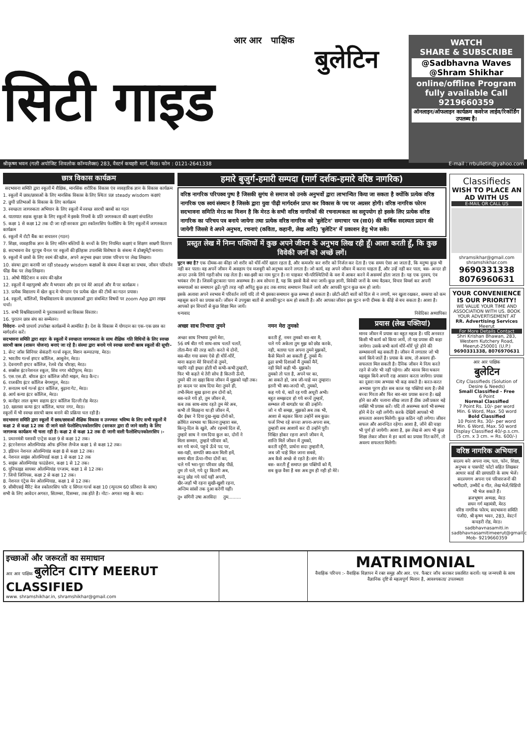आर आर पाक्षिक
बुलेटिन
सिटी गाइड
WATCH
SHARE & SUBSCRIBE
@Sadbhavna Waves
@Shram Shikhar
online/offline Program fully available Call
9219660359
ऑनलाइन/ऑफलाइन कार्यक्रम कवरेज लाईव/रिकॉर्डिंग उपलब्ध है।
श्रीकृष्ण भवन (गली अपोजिट शिवलोक कॉम्पलैक्स) 283, वैस्टर्न कचहरी मार्ग, मेरठ। फोन : 0121-2641338 E-mail : rrbulletin@yahoo.com
छात्र विकास कार्यक्रम
सदभावना समिति द्वारा स्कूलों में शैक्षिक, मानसिक शरीरिक विकास एंव व्यवहारिक ज्ञान के विकास कार्यक्रम
1. स्कूलों में छात्र/छात्राओं के लिए मानसिक विकास के लिए स्थितः प्रज्ञ steady wisdom कक्षाएं
2. छुपी प्रतिभाओं के विकास के लिए कार्यक्रम
3. स्वच्छता जागरुकता अभियान के लिए स्कूलों में स्वच्छ सारथी क्लबों का गठन
4. यातायात सडक सुरक्षा के लिए स्कूलों मे इसके नियमों के प्रति जागरुकता की कक्षाएं संचालित
5. कक्षा 1 से कक्षा 12 तक दी जा रही सरकार द्वारा स्कॉलरसिप फेलोसिप के लिए स्कूलों में जागरुकता कार्यक्रम
6. स्कूलों में रोटी बैंक का सचालन (गठन)
7. शिक्षा, व्यवहारिक ज्ञान के लिए मलिन बस्तियों के बच्चों के लिए नियमित कक्षाएं व शिक्षण साम्रगी वितरण
8. सदभावना वेव यूटयूब चैनल पर स्कूलों की इतिहास उपलब्धि विशेषता के संबन्ध में डोक्यूमेंट्री बनाना।
9. स्कूलों में छात्रों के लिए स्वमं की खोज, अपने अनुभव इच्छा प्रयास परिचय पर लेख लिखना।
10. संस्था द्वारा करायी जा रही steady wisdom कक्षाओं के संबन्ध में कक्षा का प्रभाव, जीवन परिवर्तन फीड बैक पर लेख लिखना।
11. ओषो मैडिटेशन व स्वंय की खोज
12. स्कूलों में महापुरुषो और मै भगवान और हम एवं मेरे आदर्श और मै पर कार्यक्रम ।
13. प्रत्येक विद्यालय में खेल कूद मे योगदान एंव प्रत्येक खेल की टीमों का गठन प्रयास।
14. स्कूलों, कॉलिजों, विश्वविद्यालय के छात्र/छात्राओं द्वारा संबन्धित विषयों पर zoom App द्वारा लाइव चर्चा।
15. सभी विश्वविद्यालायों मे पुस्ताकालयों का विकास विस्तार।
16. पुरातन छात्र संघ का सम्मेलन।
निवेदनः- सभी प्राचार्य उपरोक्त कार्यक्रमों मे आमंत्रित है। देश के विकास में योगदान का एक-एक छात्र का मार्गदर्शन करें।
सदभावना समिति द्वारा शहर के स्कूलों में स्वच्छता जागरुकता के साथ शैक्षिक गति विधियों के लिए स्वच्छ सारथी क्लब (शासन योजना) बनाएं जा रहे है। संस्था द्वारा बनाये गये स्वच्छ सारथी क्लब स्कूलों की सूचीः-
1. सेन्ट जॉस सिनियर सेकंडरी गर्ल्स स्कूल, मिशन कम्पाउण्ड, मेरठ।
2. भारतीय गर्ल्स इण्टर कॉलिज, आबूलेन, मेरठ।
3. देवनागरी इण्टर कॉलिज, रेलवे रोड चौराहा, मेरठ।
4. सक्सेस इंटरनेशनल स्कूल, शिव नगर मोदीपुरम, मेरठ।
5. एस.एस.डी. बॉयज इंटर कॉलिज जीरो माइल, मेरठ कैन्ट।
6. राजकीय इंटर कॉलिज बेगमपुल, मेरठ।
7. सनातम धर्म गर्ल्स इंटर कॉलिज, बुढ़ाना गेट, मेरठ।
8. आर्य कन्या इंटर कॉलिज, मेरठ।
9. कनोहर लाल कृष्ण सहाय इंटर कॉलिज दिल्ली रोड मेरठ।
10. खालसा कन्या इंटर कॉलिज, थापर नगर, मेरठ।
स्कूलों में भी स्वच्छ सारथी क्लब बनाने की प्रक्रिया चल रही है।
सदभावना समिति द्वारा स्कूलों में छात्र/छात्राओं शैक्षिक विकास व उज्ज्वल भविष्य के लिए सभी स्कूलों में कक्षा 2 से कक्षा 12 तक दी जाने वाले फेलोशिप/स्कोलरसिप (सरकार द्वारा दी जाने वाली) के लिए जागरूक कार्यक्रम भी चला रही है। कक्षा 2 से कक्षा 12 तक दी जानी वाली फैलोशिप/स्कोलरसिप :-
1. प्रधानमंत्री यशस्वी एन्ट्रेस कक्षा 9 से कक्षा 12 तक।
2. इंटरनेशनल ओलम्पियांड ऑफ इग्लिश लैग्वेज कक्षा 1 से कक्षा 12 तक।
3. इडियन नेशनल ओलम्पियांड कक्षा 8 से कक्षा 12 तक।
4. नेशनल साइंस ओलम्पियार्ड कक्षा 1 से कक्षा 12 तक
5. साइंस ओलम्पियांड फाउंडेशन, कक्षा 1 से 12 तक।
6. यूनिफाइड सायबर ओलम्पियांड एग्जाम, कक्षा 1 से 12 तक।
7. जियो जिनियस, कक्षा 2 से कक्षा 12 तक।
8. नेशनल एंट्रेस मेन ओलम्पियाड, कक्षा 1 से 12 तक।
9. सीबीएसई मैरिट बेज स्कोलरसिप फॉर द सिंगल गर्ल्स कक्षा 10 (न्यूनतम 60 प्रतिशत के साथ)
सभी के लिए आवेदन अगस्त, सितम्बर, दिसम्बर, तक होते है। नोटः- अगस्त माह के बाद।
हमारे बुजुर्ग-हमारी सम्पदा (मार्ग दर्शक-हमारे वरिष्ठ नागरिक)
वरिष्ठ नागरिक परिपक्व पुष्प है जिसकी सुगंध से समाज को उनके अनुभवों द्वारा लाभान्वित किया जा सकता है क्योंकि प्रत्येक वरिष्ठ नागरिक एक स्वयं संस्थान है जिसके द्वारा युवा पीढ़ी मार्गदर्शन प्राप्त कर विकास के पथ पर अग्रसर होगी। वरिष्ठ नागरिक फोरम सदभावना समिति मेरठ का मिशन है कि मेरठ के सभी वरिष्ठ नागरिकों की रचनात्मकता का सदुपयोग हो इसके लिए प्रत्येक वरिष्ठ नागरिक का परिचय पत्र बनाये जायेगा तथा प्रत्येक वरिष्ठ नागरिक को 'बुलेटिन' समाचार पत्र (सा0) की वार्षिक सदस्यता प्रदान की जायेगी जिससे वे अपने अनुभव, रचनाएं (कविता, कहानी, लेख आदि) 'बुलेटिन' में प्रकाशन हेतु भेज सकें।
प्रस्तुत लेख में निम्न पक्तियों में कुछ अपने जीवन के अनुभव लिख रही हूँ। आशा करती हूँ, कि कुछ विवेकी जनों को अच्छें लगें।
घुटन क्या है? एक दीमक-सा कीड़ा जो शरीर को धीरें-धीरें खाता रहता है, और कमजोर कर शरीर को निर्जल कर देता है। एक समय ऐसा आ जाता है, कि मनुष्य कुछ भी नही कर पाता। वह अपनें जीवन में असहाय एंव मजबूरी को अनुभव करने लगता है। जो कार्य, वह अपने जीवन में करना चाहता हैं, और उन्हें नहीं कर पाता, बस- अन्दर ही अन्दर उनके लिये गहरी सोच रख लेता है। बस-इसी का नाम घुटन है। ना चाहकर भी-परिस्थितियों के वश में आकर करने में असमर्थ होता जाता है। यह एक दुस्वय, एंव भयंकर रोग है। जिसमें छुटकारा पाना असम्भव है। अब सोचना है, यह कि इससे कैसे बचा जायें। कुछ ज्ञानी, विवेकी जनों के मध्य बैठकर, विचार विमर्श कर अपनी समस्याओं का समाधान ढूढें। पूरी तरह नही अपितु कुछ हद तक शायद समाधान निकलें जाये और आपकी घुटन कुछ कम हो जाये।
इसके अलावा अपने स्वभाव में परिवर्तन लायें यदि तो भी इसका समाधान कुछ सम्भव हो सकता है। छोटी-छोटी बातों को दिल से न लगायें, मन खुला रखकर, समस्या को कम महसूस करने का प्रयास करें। जीवन में उपयुक्त बातों से आपकी घुटन कम हो सकती है। और आपका जीवन इस घुटन रूपी दीमक के कीड़े से बच सकता है। आशा है। आपको इन विचारों से कुछ शिक्षा मिल जायें।
धन्यवाद निवेदिका अध्यापिका
अच्छा साथ निभाया तुमने
अच्छा साथ निभाया तुमने मेरा,
56 वर्ष बीत गये साथ-साथ चलतें चलतें,
तोता-मैना की तरह बातें। करते थे दोनों,
बस-बीत गया समय ऐसे ही धीरें-धीरें,
माना कहना मेरे विचारों से तुमने,
यद्यपि नही इच्छा होती थी कभी-कभी तुम्हारी,
फिर भी कहते थे तेरी सोच है कितनी ऊँची,
तुमने की ला खड़ा किया जीवन में मुझको यहीं तक।
हर कदम पर साथ दिया मेरा तुमने ही,
तभी-मिला सुख इतना हम दोनों को,
बस-चले गये हो, तुम जीवन से,
कब तक साथ-साथ रहते तुम मेरे अब,
कभी तो बिछड़ना था ही जीवन में,
खैर ईश्वर ने दिया दुख-सुख दोनो को,
क्रोधित स्वभाव था कितना तुम्हारा बस,
किन्तु-दिल के खुले, और रहमथे दिल सें,
तुम्हारे साथ ने नाम दिया कुल का, दोनों ने
मिला सम्मान, तुम्हारे परिवार कों,
बन गये बच्चे, पहुचे ऊँचे पद पर,
बस-यही, सम्पति क्या-कम मिली हमें,
समय बीता ऊँचा-नीचा दोनों का,
चले गयें भरा-पूरा परिवार छोड़ पीछें,
तुम तो चले, गये दूर कितनी अब,
कन्तु छोड गये यादें यहीं अपनी,
खैर-जहाँ भी रहना सुखी-खुशी रहना,
अन्तिम सांसों तक दुआ करेगीं यहीं।
नमन मेरा तुमको
करती हूँ, नमन तुमको बार-बार मै,
चले गये अकेला तुम मुझ को छोड करके,
नही, बताया पता अपना तुमने मुझकों,
कैसे मिलने आ सकती हूँ, तुमसे मैं।
ढूढा सभी दिशाओं मैं तुमकों मैनें,
नही मिलें कही भी- मुझको।
तुमको तो पता है, अपने घर का,
आ सकते हो, जब जी-चाहे मन तुम्हारा।
इतनी भी क्या-जल्दी थी, तुमको,
कह गये थे, बातें रह गयी अधूरी अभी।
बहुत समझदार हो गये बच्चें तुम्हारें,
सम्भाल ली बागडोर घर की उन्होनें।
जो न थी समझ, मुझको अब तक भी,
आशा से बढ़कर किया उन्होनें सब कुछ।
फर्ज निभा रहे सच्चा अपना-अपना सब,
तुम्हारी सब आशायें कर दी उन्होने पूरी।
निश्चित होकर रहना अपने जीवन मे,
शान्ति मिलें जीवन में तुमको,
करती रहूँगी, प्रार्थना सदा तुम्हारी मै,
जब जी चाहे मिल जाना सबसे,
अब कैसे अच्छे से रहते है। संग मेरे।
बस- करती हूँ समाप्त इस पक्तियों को मैं,
सब कुछ वैसा है बस अब तुम ही नही हो मेरे।
प्रयास (लेख पक्तियां)
मानव जीवन में प्रयास का बहुत महत्व है। यदि अनवरत किसी भी कार्य को किया जायें, तो यह प्रयास की कहा जायेगा। उसके सभी कार्य धीरें-धीरें पूरे होने की सम्भावनायें बढ़ सकती है। जीवन में लगातार जो भी कार्य किये जातें है। प्रयास के साथ, तो अवश्य ही-सफलता मिल सकती है। दैनिक जीवन मे नित्य करते रहने से जोर भी नहीं पड़ेगा। और मानव बिना थकान महसूस किये अपनी राह आसान करता जायेगा। प्रयास का दूसरा नाम अभ्यास भी कह सकते है। करत-करत अभ्यास पूरण होत सब काज यह पक्तियां सत्य है। जैसे बच्चा गिरता और फिर बार-बार प्रयास करना है। खड़े होने का और चलाना सीख जाता हैं ठीक उसी प्रकार बड़े व्यक्ति भी प्रयास करें। यदि तो असम्भव कार्य भी सम्भव होने में देर नही लगेंगी। करके देखियें आपको भी सफलता अवश्य मिलेगी। कुछ कठिन नही लगेगा। जीवन सफल और आनन्दित रहेगा। आशा है, जीने की चाहा भी पूर्ण हो जायेगी। आशा है, इस लेख से आप भी कुछ शिक्षा लेकर जीवन मे हर कार्य का प्रयास नित करेंगें, तो अवश्य सफलता मिलेगी।
तु० संगिनी उषा अलविदा तुम.........
Classifieds
WISH TO PLACE AN AD WITH US
E-MAIL OR CALL US
shramsikhar@gmail.com
shramshikhar.com
9690331338
8076960631
YOUR CONVENIENCE IS OUR PRIORITY!
WE VALUE YOUR TIME AND ASSOCIATION WITH US. BOOK YOUR ADVERTISEMENT AT
RR. Advertising Services
Meerut
For More Details Contact
Shri Krishan Bhawan, 283, Western Kutchery Road, Meerut-250001 (U.P.)
9690331338, 8076970631
आर आर पाक्षिक
बुलेटिन
City Classifieds (Solution of Desire & Needs)
Small Classified - Free
6 Point
Normal Classified
7 Point Rs. 10/- per word
Min. 6 Word, Max. 50 word
Bold Classified
10 Point Rs. 30/- per word
Min. 6 Word, Max. 50 word
Display Classified 40/-p.s.cm.
(5 cm. x 3 cm. = Rs. 600/-)
वरिष्ठ नागरिक अभियान
सदस्य बनेः अपना नाम, पता, फोन, शिक्षा, अनुभव व पासपोर्ट फोटो सहित लिखकर आधार कार्ड की छायाप्रति के साथ भेजें। सदस्यगण अपना एवं परिवारजनों की भागीदारी, उम्मीदें व गीत, लेख भेजें/विडियो भी भेज सकते हैं।
ब्रजभूषण अध्यक्ष, मेरठ
सघन गर्ग महामंत्री, मेरठ
वरिष्ठ नागरिक फोरम, सदभावना समिति पंजी0, श्री कृष्ण भवन, 283, वेस्टर्न कचहरी रोड, मेरठ।
sadbhavnasamiti.in
sadbhavnasamitimeerut@gmail.com
Mob- 9219660359
इच्छाओं और जरूरतों का समाधान
आर आर पाक्षिक बुलेटिन CITY MEERUT CLASSIFIED
www. shramshikhar.in, shramshikhar@gmail.com
MATRIMONIAL
वैवाहिक परिचय :- वैवाहिक विज्ञापन में रक्त समूह और आर. एच. फैक्टर जाँच कराकर प्रकाशित करायें। यह जन्मपत्री के साथ वैज्ञानिक दृष्टि से महत्वपूर्ण मिलान है, आवश्यकता/ उपलब्धता